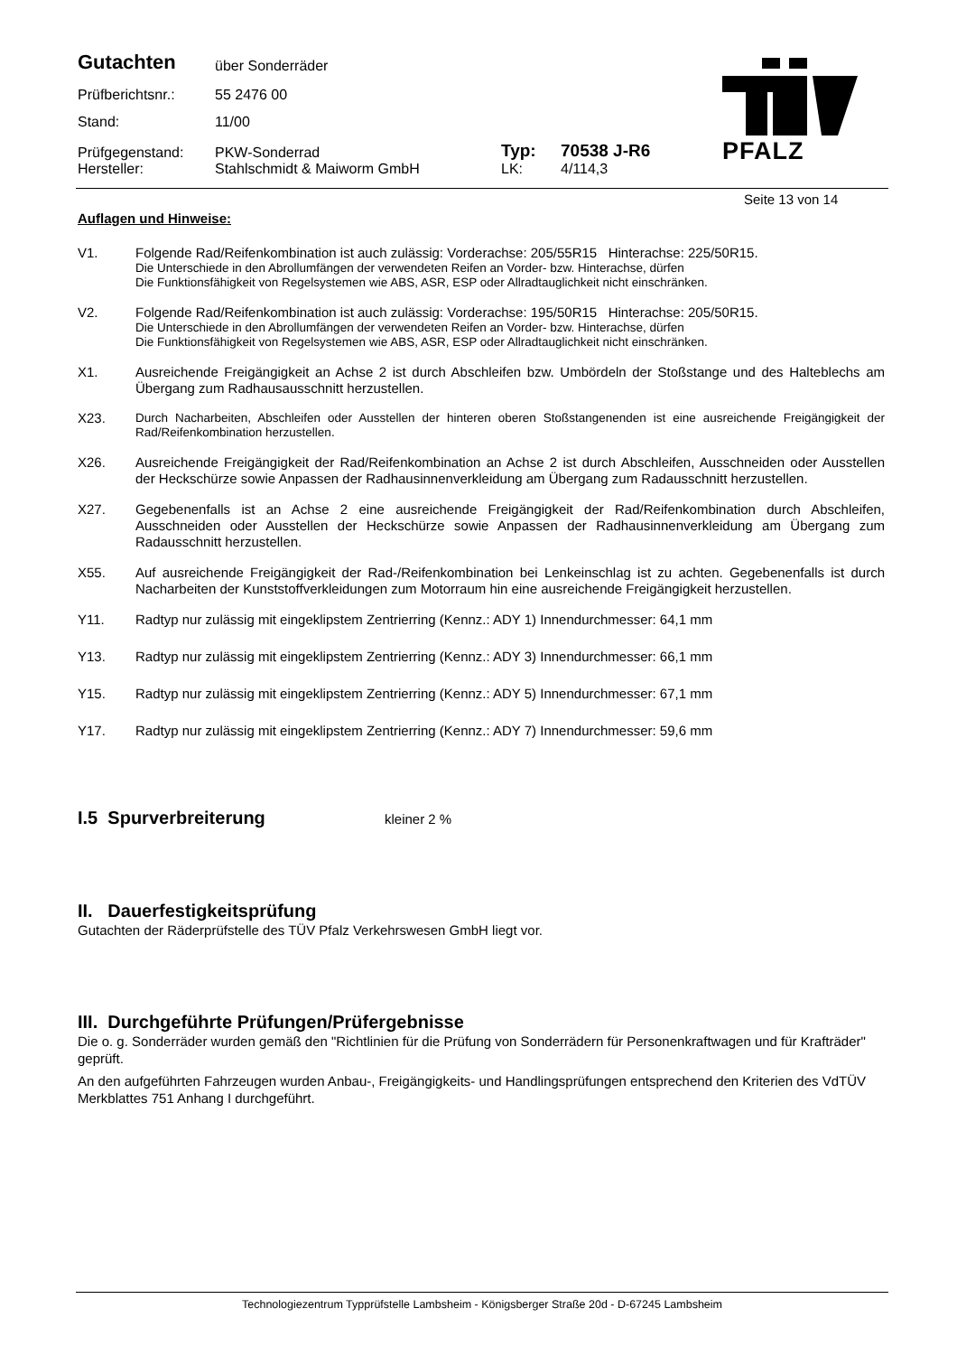| Gutachten | über Sonderräder | | |
| Prüfberichtsnr.: | 55 2476 00 | | |
| Stand: | 11/00 | | |
| Prüfgegenstand: | PKW-Sonderrad | Typ: | 70538 J-R6 |
| Hersteller: | Stahlschmidt & Maiworm GmbH | LK: | 4/114,3 |
PFALZ
Seite 13 von 14
Auflagen und Hinweise:
V1. Folgende Rad/Reifenkombination ist auch zulässig: Vorderachse: 205/55R15 Hinterachse: 225/50R15.
Die Unterschiede in den Abrollumfängen der verwendeten Reifen an Vorder- bzw. Hinterachse, dürfen
Die Funktionsfähigkeit von Regelsystemen wie ABS, ASR, ESP oder Allradtauglichkeit nicht einschränken.
V2. Folgende Rad/Reifenkombination ist auch zulässig: Vorderachse: 195/50R15 Hinterachse: 205/50R15.
Die Unterschiede in den Abrollumfängen der verwendeten Reifen an Vorder- bzw. Hinterachse, dürfen
Die Funktionsfähigkeit von Regelsystemen wie ABS, ASR, ESP oder Allradtauglichkeit nicht einschränken.
X1. Ausreichende Freigängigkeit an Achse 2 ist durch Abschleifen bzw. Umbördeln der Stoßstange und des Halteblechs am Übergang zum Radhausausschnitt herzustellen.
X23. Durch Nacharbeiten, Abschleifen oder Ausstellen der hinteren oberen Stoßstangenenden ist eine ausreichende Freigängigkeit der Rad/Reifenkombination herzustellen.
X26. Ausreichende Freigängigkeit der Rad/Reifenkombination an Achse 2 ist durch Abschleifen, Ausschneiden oder Ausstellen der Heckschürze sowie Anpassen der Radhausinnenverkleidung am Übergang zum Radausschnitt herzustellen.
X27. Gegebenenfalls ist an Achse 2 eine ausreichende Freigängigkeit der Rad/Reifenkombination durch Abschleifen, Ausschneiden oder Ausstellen der Heckschürze sowie Anpassen der Radhausinnenverkleidung am Übergang zum Radausschnitt herzustellen.
X55. Auf ausreichende Freigängigkeit der Rad-/Reifenkombination bei Lenkeinschlag ist zu achten. Gegebenenfalls ist durch Nacharbeiten der Kunststoffverkleidungen zum Motorraum hin eine ausreichende Freigängigkeit herzustellen.
Y11. Radtyp nur zulässig mit eingeklipstem Zentrierring (Kennz.: ADY 1) Innendurchmesser: 64,1 mm
Y13. Radtyp nur zulässig mit eingeklipstem Zentrierring (Kennz.: ADY 3) Innendurchmesser: 66,1 mm
Y15. Radtyp nur zulässig mit eingeklipstem Zentrierring (Kennz.: ADY 5) Innendurchmesser: 67,1 mm
Y17. Radtyp nur zulässig mit eingeklipstem Zentrierring (Kennz.: ADY 7) Innendurchmesser: 59,6 mm
I.5 Spurverbreiterung
kleiner 2 %
II. Dauerfestigkeitsprüfung
Gutachten der Räderprüfstelle des TÜV Pfalz Verkehrswesen GmbH liegt vor.
III. Durchgeführte Prüfungen/Prüfergebnisse
Die o. g. Sonderräder wurden gemäß den "Richtlinien für die Prüfung von Sonderrädern für Personenkraftwagen und für Krafträder" geprüft.
An den aufgeführten Fahrzeugen wurden Anbau-, Freigängigkeits- und Handlingsprüfungen entsprechend den Kriterien des VdTÜV Merkblattes 751 Anhang I durchgeführt.
Technologiezentrum Typprüfstelle Lambsheim - Königsberger Straße 20d - D-67245 Lambsheim